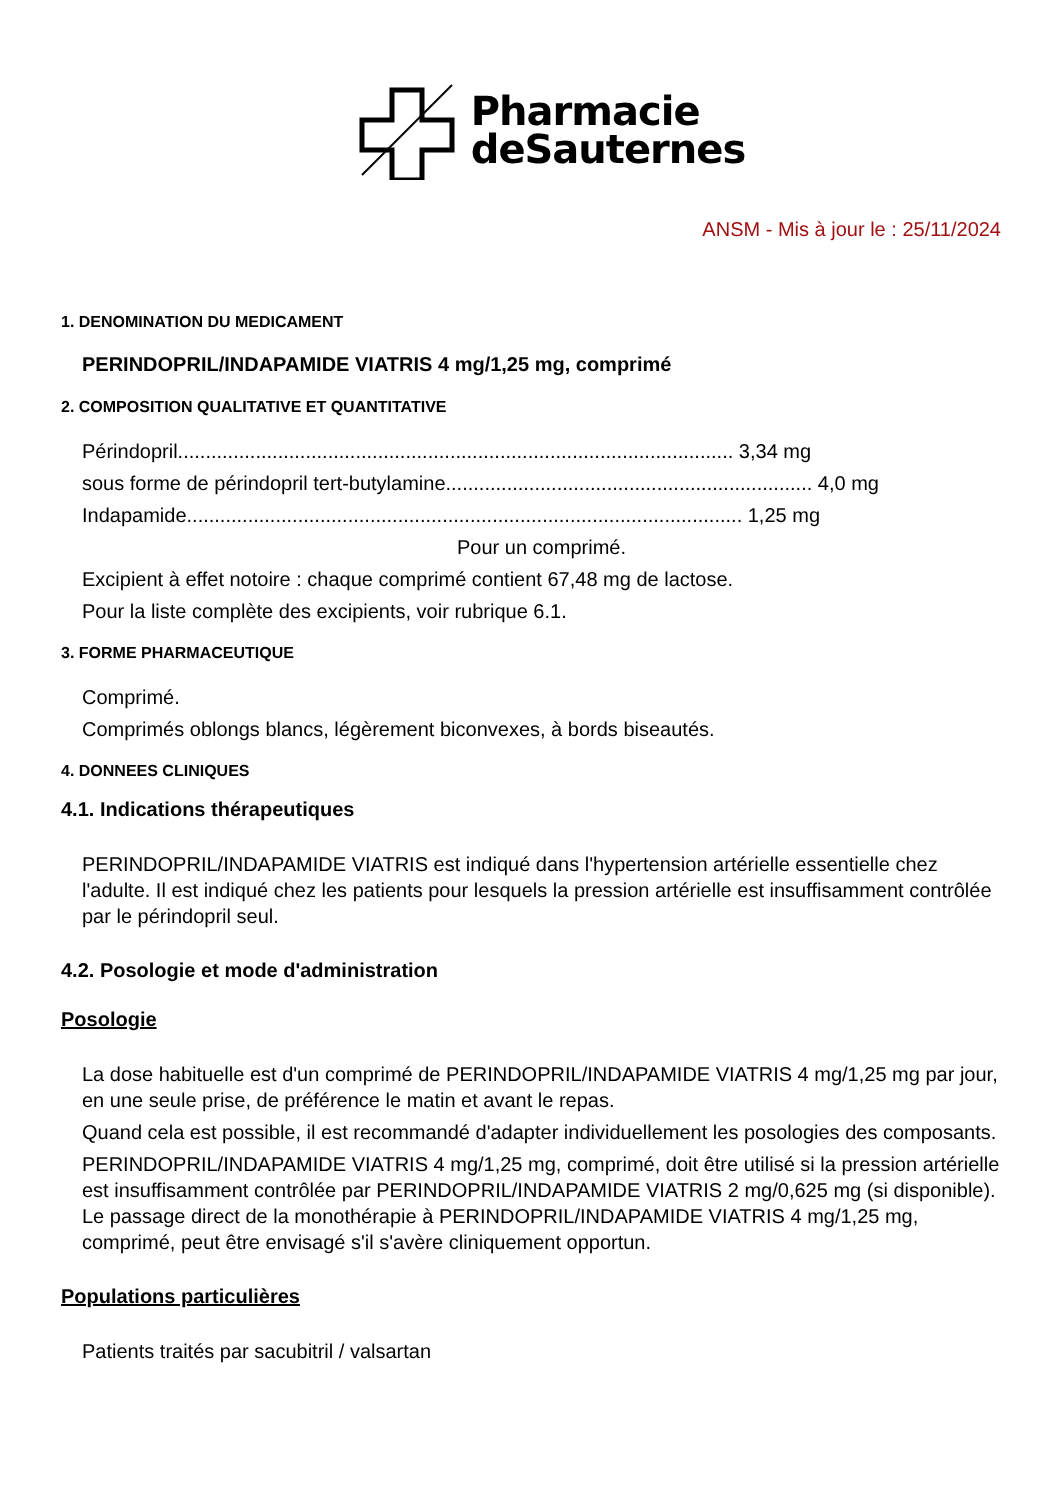Pharmacie
deSauternes
ANSM - Mis à jour le : 25/11/2024
1. DENOMINATION DU MEDICAMENT
PERINDOPRIL/INDAPAMIDE VIATRIS 4 mg/1,25 mg, comprimé
2. COMPOSITION QUALITATIVE ET QUANTITATIVE
Périndopril.................................................................................................... 3,34 mg
sous forme de périndopril tert-butylamine.................................................................. 4,0 mg
Indapamide.................................................................................................... 1,25 mg
Pour un comprimé.
Excipient à effet notoire : chaque comprimé contient 67,48 mg de lactose.
Pour la liste complète des excipients, voir rubrique 6.1.
3. FORME PHARMACEUTIQUE
Comprimé.
Comprimés oblongs blancs, légèrement biconvexes, à bords biseautés.
4. DONNEES CLINIQUES
4.1. Indications thérapeutiques
PERINDOPRIL/INDAPAMIDE VIATRIS est indiqué dans l'hypertension artérielle essentielle chez l'adulte. Il est indiqué chez les patients pour lesquels la pression artérielle est insuffisamment contrôlée par le périndopril seul.
4.2. Posologie et mode d'administration
Posologie
La dose habituelle est d'un comprimé de PERINDOPRIL/INDAPAMIDE VIATRIS 4 mg/1,25 mg par jour, en une seule prise, de préférence le matin et avant le repas.
Quand cela est possible, il est recommandé d'adapter individuellement les posologies des composants.
PERINDOPRIL/INDAPAMIDE VIATRIS 4 mg/1,25 mg, comprimé, doit être utilisé si la pression artérielle est insuffisamment contrôlée par PERINDOPRIL/INDAPAMIDE VIATRIS 2 mg/0,625 mg (si disponible). Le passage direct de la monothérapie à PERINDOPRIL/INDAPAMIDE VIATRIS 4 mg/1,25 mg, comprimé, peut être envisagé s'il s'avère cliniquement opportun.
Populations particulières
Patients traités par sacubitril / valsartan